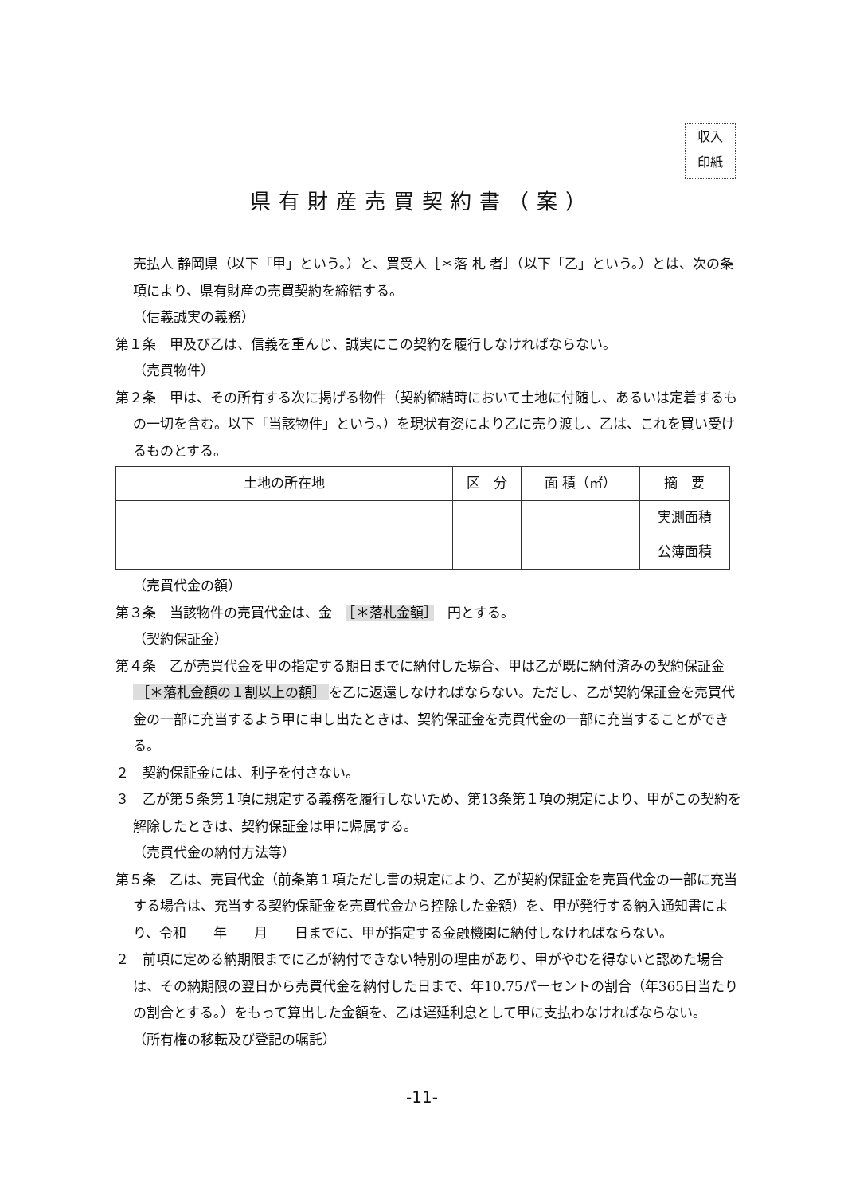収入
印紙
県有財産売買契約書（案）
売払人 静岡県（以下「甲」という。）と、買受人［＊落 札 者］（以下「乙」という。）とは、次の条項により、県有財産の売買契約を締結する。
（信義誠実の義務）
第１条　甲及び乙は、信義を重んじ、誠実にこの契約を履行しなければならない。
（売買物件）
第２条　甲は、その所有する次に掲げる物件（契約締結時において土地に付随し、あるいは定着するもの一切を含む。以下「当該物件」という。）を現状有姿により乙に売り渡し、乙は、これを買い受けるものとする。
| 土地の所在地 | 区 分 | 面 積（㎡） | 摘 要 |
| --- | --- | --- | --- |
| | | | 実測面積 |
| | | | 公簿面積 |
（売買代金の額）
第３条　当該物件の売買代金は、金　［＊落札金額］　円とする。
（契約保証金）
第４条　乙が売買代金を甲の指定する期日までに納付した場合、甲は乙が既に納付済みの契約保証金 ［＊落札金額の１割以上の額］ を乙に返還しなければならない。ただし、乙が契約保証金を売買代金の一部に充当するよう甲に申し出たときは、契約保証金を売買代金の一部に充当することができる。
２　契約保証金には、利子を付さない。
３　乙が第５条第１項に規定する義務を履行しないため、第13条第１項の規定により、甲がこの契約を解除したときは、契約保証金は甲に帰属する。
（売買代金の納付方法等）
第５条　乙は、売買代金（前条第１項ただし書の規定により、乙が契約保証金を売買代金の一部に充当する場合は、充当する契約保証金を売買代金から控除した金額）を、甲が発行する納入通知書により、令和　　年　　月　　日までに、甲が指定する金融機関に納付しなければならない。
２　前項に定める納期限までに乙が納付できない特別の理由があり、甲がやむを得ないと認めた場合は、その納期限の翌日から売買代金を納付した日まで、年10.75パーセントの割合（年365日当たりの割合とする。）をもって算出した金額を、乙は遅延利息として甲に支払わなければならない。
（所有権の移転及び登記の嘱託）
-11-